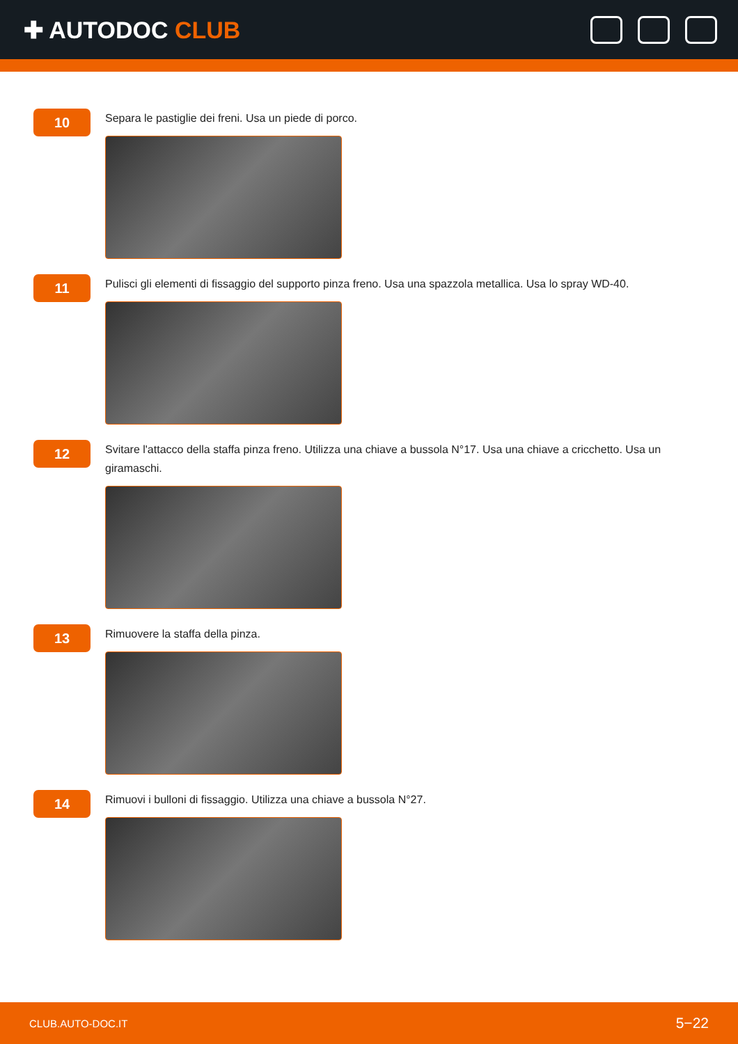✚ AUTODOC CLUB
10
Separa le pastiglie dei freni. Usa un piede di porco.
11
Pulisci gli elementi di fissaggio del supporto pinza freno. Usa una spazzola metallica. Usa lo spray WD-40.
12
Svitare l'attacco della staffa pinza freno. Utilizza una chiave a bussola N°17. Usa una chiave a cricchetto. Usa un giramaschi.
13
Rimuovere la staffa della pinza.
14
Rimuovi i bulloni di fissaggio. Utilizza una chiave a bussola N°27.
CLUB.AUTO-DOC.IT 5−22